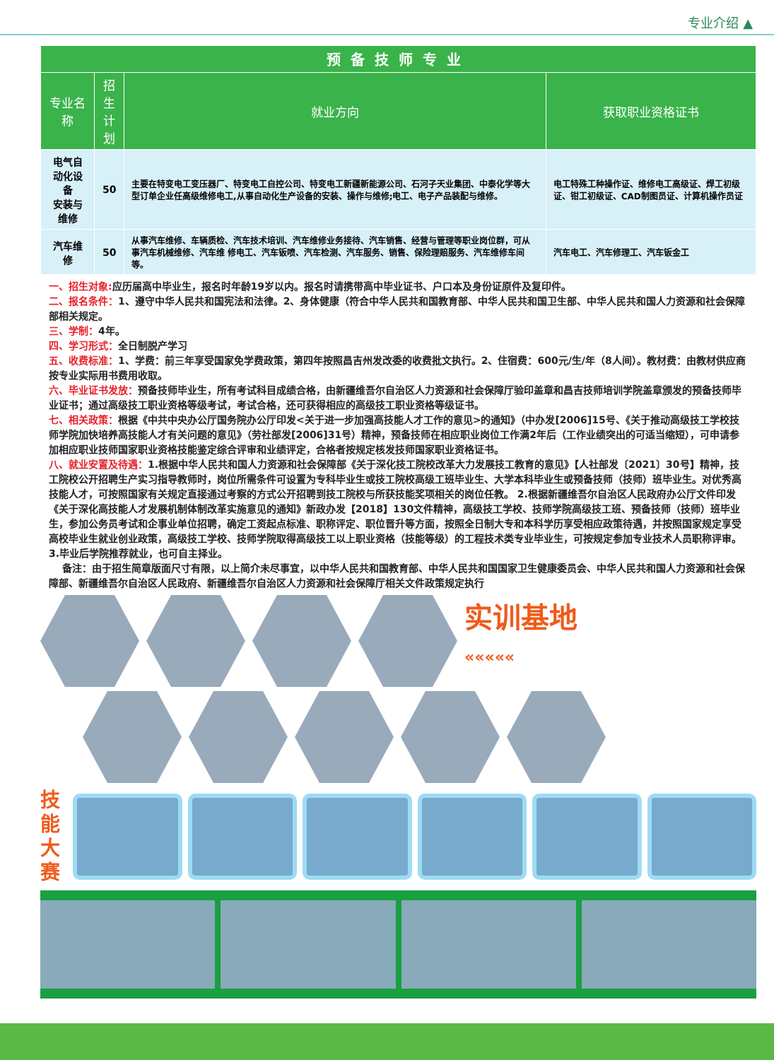专业介绍 ▲
| 预备技师专业 | | | |
| --- | --- | --- | --- |
| 专业名称 | 招生 计划 | 就业方向 | 获取职业资格证书 |
| 电气自动化设备 安装与维修 | 50 | 主要在特变电工变压器厂、特变电工自控公司、特变电工新疆新能源公司、石河子天业集团、中泰化学等大型订单企业任高级维修电工,从事自动化生产设备的安装、操作与维修;电工、电子产品装配与维修。 | 电工特殊工种操作证、维修电工高级证、焊工初级证、钳工初级证、CAD制图员证、计算机操作员证 |
| 汽车维修 | 50 | 从事汽车维修、车辆质检、汽车技术培训、汽车维修业务接待、汽车销售、经营与管理等职业岗位群，可从事汽车机械维修、汽车维 修电工、汽车钣喷、汽车检测、汽车服务、销售、保险理赔服务、汽车维修车间等。 | 汽车电工、汽车修理工、汽车钣金工 |
一、招生对象: 应历届高中毕业生，报名时年龄19岁以内。报名时请携带高中毕业证书、户口本及身份证原件及复印件。
二、报名条件：1、遵守中华人民共和国宪法和法律。2、身体健康（符合中华人民共和国教育部、中华人民共和国卫生部、中华人民共和国人力资源和社会保障部相关规定。
三、学制：4年。
四、学习形式：全日制脱产学习
五、收费标准：1、学费：前三年享受国家免学费政策，第四年按照昌吉州发改委的收费批文执行。2、住宿费：600元/生/年（8人间）。教材费：由教材供应商按专业实际用书费用收取。
六、毕业证书发放：预备技师毕业生，所有考试科目成绩合格，由新疆维吾尔自治区人力资源和社会保障厅验印盖章和昌吉技师培训学院盖章颁发的预备技师毕业证书；通过高级技工职业资格等级考试，考试合格，还可获得相应的高级技工职业资格等级证书。
七、相关政策：根据《中共中央办公厅国务院办公厅印发<关于进一步加强高技能人才工作的意见>的通知》（中办发[2006]15号、《关于推动高级技工学校技师学院加快培养高技能人才有关问题的意见》（劳社部发[2006]31号）精神，预备技师在相应职业岗位工作满2年后（工作业绩突出的可适当缩短），可申请参加相应职业技师国家职业资格技能鉴定综合评审和业绩评定，合格者按规定核发技师国家职业资格证书。
八、就业安置及待遇：1.根据中华人民共和国人力资源和社会保障部《关于深化技工院校改革大力发展技工教育的意见》【人社部发〔2021〕30号】精神，技工院校公开招聘生产实习指导教师时，岗位所需条件可设置为专科毕业生或技工院校高级工班毕业生、大学本科毕业生或预备技师（技师）班毕业生。对优秀高技能人才，可按照国家有关规定直接通过考察的方式公开招聘到技工院校与所获技能奖项相关的岗位任教。 2.根据新疆维吾尔自治区人民政府办公厅文件印发《关于深化高技能人才发展机制体制改革实施意见的通知》新政办发【2018】130文件精神，高级技工学校、技师学院高级技工班、预备技师（技师）班毕业生，参加公务员考试和企事业单位招聘，确定工资起点标准、职称评定、职位晋升等方面，按照全日制大专和本科学历享受相应政策待遇，并按照国家规定享受高校毕业生就业创业政策，高级技工学校、技师学院取得高级技工以上职业资格（技能等级）的工程技术类专业毕业生，可按规定参加专业技术人员职称评审。 3.毕业后学院推荐就业，也可自主择业。
备注：由于招生简章版面尺寸有限，以上简介未尽事宜，以中华人民共和国教育部、中华人民共和国国家卫生健康委员会、中华人民共和国人力资源和社会保障部、新疆维吾尔自治区人民政府、新疆维吾尔自治区人力资源和社会保障厅相关文件政策规定执行
实训基地
«««««
技能大赛